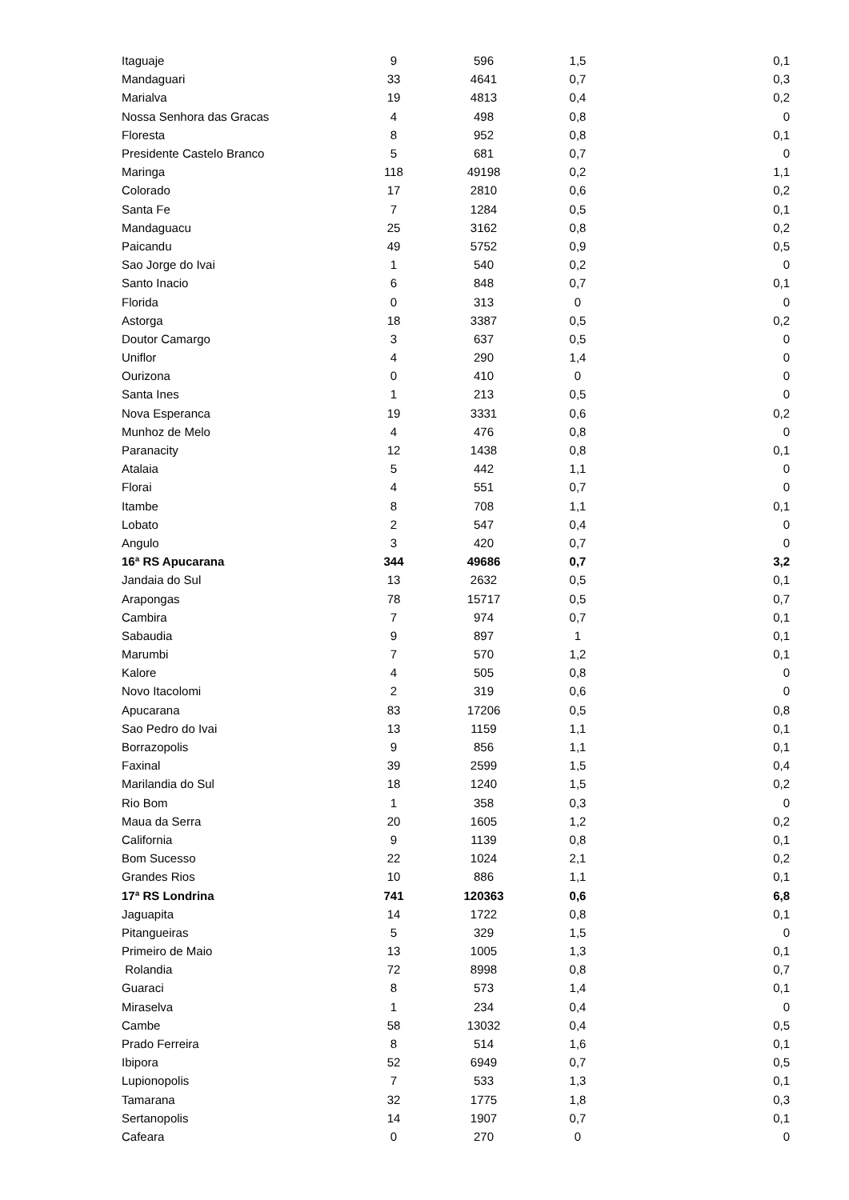| Itaguaje | 9 | 596 | 1,5 | 0,1 |
| Mandaguari | 33 | 4641 | 0,7 | 0,3 |
| Marialva | 19 | 4813 | 0,4 | 0,2 |
| Nossa Senhora das Gracas | 4 | 498 | 0,8 | 0 |
| Floresta | 8 | 952 | 0,8 | 0,1 |
| Presidente Castelo Branco | 5 | 681 | 0,7 | 0 |
| Maringa | 118 | 49198 | 0,2 | 1,1 |
| Colorado | 17 | 2810 | 0,6 | 0,2 |
| Santa Fe | 7 | 1284 | 0,5 | 0,1 |
| Mandaguacu | 25 | 3162 | 0,8 | 0,2 |
| Paicandu | 49 | 5752 | 0,9 | 0,5 |
| Sao Jorge do Ivai | 1 | 540 | 0,2 | 0 |
| Santo Inacio | 6 | 848 | 0,7 | 0,1 |
| Florida | 0 | 313 | 0 | 0 |
| Astorga | 18 | 3387 | 0,5 | 0,2 |
| Doutor Camargo | 3 | 637 | 0,5 | 0 |
| Uniflor | 4 | 290 | 1,4 | 0 |
| Ourizona | 0 | 410 | 0 | 0 |
| Santa Ines | 1 | 213 | 0,5 | 0 |
| Nova Esperanca | 19 | 3331 | 0,6 | 0,2 |
| Munhoz de Melo | 4 | 476 | 0,8 | 0 |
| Paranacity | 12 | 1438 | 0,8 | 0,1 |
| Atalaia | 5 | 442 | 1,1 | 0 |
| Florai | 4 | 551 | 0,7 | 0 |
| Itambe | 8 | 708 | 1,1 | 0,1 |
| Lobato | 2 | 547 | 0,4 | 0 |
| Angulo | 3 | 420 | 0,7 | 0 |
| 16ª RS Apucarana | 344 | 49686 | 0,7 | 3,2 |
| Jandaia do Sul | 13 | 2632 | 0,5 | 0,1 |
| Arapongas | 78 | 15717 | 0,5 | 0,7 |
| Cambira | 7 | 974 | 0,7 | 0,1 |
| Sabaudia | 9 | 897 | 1 | 0,1 |
| Marumbi | 7 | 570 | 1,2 | 0,1 |
| Kalore | 4 | 505 | 0,8 | 0 |
| Novo Itacolomi | 2 | 319 | 0,6 | 0 |
| Apucarana | 83 | 17206 | 0,5 | 0,8 |
| Sao Pedro do Ivai | 13 | 1159 | 1,1 | 0,1 |
| Borrazopolis | 9 | 856 | 1,1 | 0,1 |
| Faxinal | 39 | 2599 | 1,5 | 0,4 |
| Marilandia do Sul | 18 | 1240 | 1,5 | 0,2 |
| Rio Bom | 1 | 358 | 0,3 | 0 |
| Maua da Serra | 20 | 1605 | 1,2 | 0,2 |
| California | 9 | 1139 | 0,8 | 0,1 |
| Bom Sucesso | 22 | 1024 | 2,1 | 0,2 |
| Grandes Rios | 10 | 886 | 1,1 | 0,1 |
| 17ª RS Londrina | 741 | 120363 | 0,6 | 6,8 |
| Jaguapita | 14 | 1722 | 0,8 | 0,1 |
| Pitangueiras | 5 | 329 | 1,5 | 0 |
| Primeiro de Maio | 13 | 1005 | 1,3 | 0,1 |
| Rolandia | 72 | 8998 | 0,8 | 0,7 |
| Guaraci | 8 | 573 | 1,4 | 0,1 |
| Miraselva | 1 | 234 | 0,4 | 0 |
| Cambe | 58 | 13032 | 0,4 | 0,5 |
| Prado Ferreira | 8 | 514 | 1,6 | 0,1 |
| Ibipora | 52 | 6949 | 0,7 | 0,5 |
| Lupionopolis | 7 | 533 | 1,3 | 0,1 |
| Tamarana | 32 | 1775 | 1,8 | 0,3 |
| Sertanopolis | 14 | 1907 | 0,7 | 0,1 |
| Cafeara | 0 | 270 | 0 | 0 |